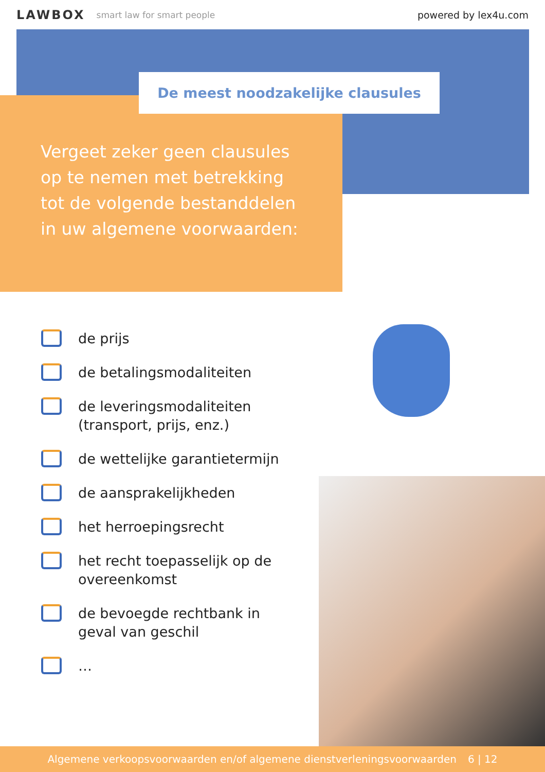LAWBOX smart law for smart people powered by lex4u.com
Vergeet zeker geen clausules op te nemen met betrekking tot de volgende bestanddelen in uw algemene voorwaarden:
De meest noodzakelijke clausules
de prijs
de betalingsmodaliteiten
de leveringsmodaliteiten (transport, prijs, enz.)
de wettelijke garantietermijn
de aansprakelijkheden
het herroepingsrecht
het recht toepasselijk op de overeenkomst
de bevoegde rechtbank in geval van geschil
…
Algemene verkoopsvoorwaarden en/of algemene dienstverleningsvoorwaarden 6 | 12